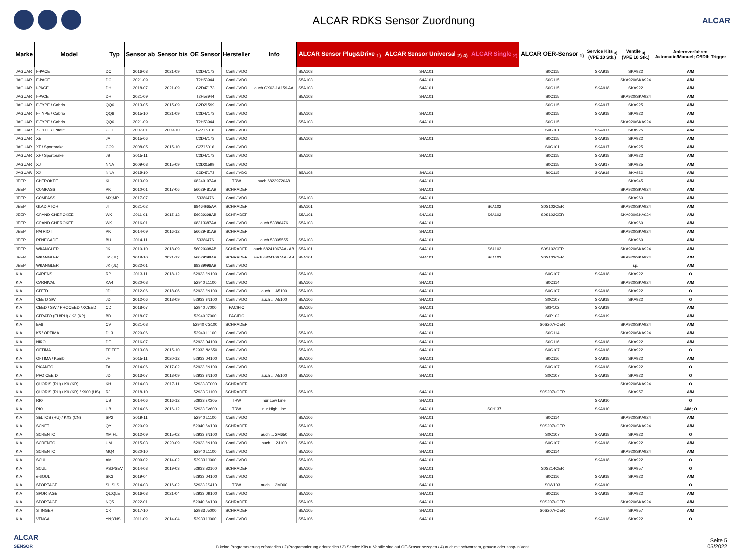ALCAR RDKS Sensor Zuordnung
ALCAR
| Marke | Model | Typ | Sensor ab | Sensor bis | OE Sensor | Hersteller | Info | ALCAR Sensor Plug&Drive <sub>1)</sub> | ALCAR Sensor Universal <sub>2) 4)</sub> | ALCAR Single <sub>2)</sub> | ALCAR OER-Sensor <sub>1)</sub> | Service Kits <sub>3)</sub> (VPE 10 Stk.) | Ventile <sub>3)</sub> (VPE 10 Stk.) | Anlernverfahren Automatic/Manuel; OBDII; Trigger |
| --- | --- | --- | --- | --- | --- | --- | --- | --- | --- | --- | --- | --- | --- | --- |
| JAGUAR | F-PACE | DC | 2016-03 | 2021-09 | C2D47173 | Conti / VDO | | S5A103 | S4A101 | | S0C115 | SKA918 | SKA922 | A/M |
| JAGUAR | F-PACE | DC | 2021-09 | | T2H53944 | Conti / VDO | | S5A103 | S4A101 | | S0C115 | | SKA920/SKA924 | A/M |
| JAGUAR | I-PACE | DH | 2018-07 | 2021-09 | C2D47173 | Conti / VDO | auch GX63-1A159-AA | S5A103 | S4A101 | | S0C115 | SKA918 | SKA922 | A/M |
| JAGUAR | I-PACE | DH | 2021-09 | | T2H53944 | Conti / VDO | | S5A103 | S4A101 | | S0C115 | | SKA920/SKA924 | A/M |
| JAGUAR | F-TYPE / Cabrio | QQ6 | 2013-05 | 2015-09 | C2D21599 | Conti / VDO | | | | | S0C115 | SKA917 | SKA925 | A/M |
| JAGUAR | F-TYPE / Cabrio | QQ6 | 2015-10 | 2021-09 | C2D47173 | Conti / VDO | | S5A103 | S4A101 | | S0C115 | SKA918 | SKA922 | A/M |
| JAGUAR | F-TYPE / Cabrio | QQ6 | 2021-09 | | T2H53944 | Conti / VDO | | S5A103 | S4A101 | | S0C115 | | SKA920/SKA924 | A/M |
| JAGUAR | X-TYPE / Estate | CF1 | 2007-01 | 2009-10 | C2Z15016 | Conti / VDO | | | | | S0C101 | SKA917 | SKA925 | A/M |
| JAGUAR | XE | JA | 2015-06 | | C2D47173 | Conti / VDO | | S5A103 | S4A101 | | S0C115 | SKA918 | SKA922 | A/M |
| JAGUAR | XF / Sportbrake | CC9 | 2008-05 | 2015-10 | C2Z15016 | Conti / VDO | | | | | S0C101 | SKA917 | SKA925 | A/M |
| JAGUAR | XF / Sportbrake | JB | 2015-11 | | C2D47173 | Conti / VDO | | S5A103 | S4A101 | | S0C115 | SKA918 | SKA922 | A/M |
| JAGUAR | XJ | NNA | 2009-08 | 2015-09 | C2D21599 | Conti / VDO | | | | | S0C115 | SKA917 | SKA925 | A/M |
| JAGUAR | XJ | NNA | 2015-10 | | C2D47173 | Conti / VDO | | S5A103 | S4A101 | | S0C115 | SKA918 | SKA922 | A/M |
| JEEP | CHEROKEE | KL | 2013-09 | | 68249197AA | TRW | auch 68239720AB | | S4A101 | | | | SKA945 | A/M |
| JEEP | COMPASS | PK | 2010-01 | 2017-06 | 56029481AB | SCHRADER | | | S4A101 | | | | SKA920/SKA924 | A/M |
| JEEP | COMPASS | MX;MP | 2017-07 | | 53386476 | Conti / VDO | | S5A103 | S4A101 | | | | SKA960 | A/M |
| JEEP | GLADIATOR | JT | 2021-02 | | 68464665AA | SCHRADER | | S5A101 | S4A101 | S6A102 | S0S102OER | | SKA920/SKA924 | A/M |
| JEEP | GRAND CHEROKEE | WK | 2011-01 | 2015-12 | 56029398AB | SCHRADER | | S5A101 | S4A101 | S6A102 | S0S102OER | | SKA920/SKA924 | A/M |
| JEEP | GRAND CHEROKEE | WK | 2016-01 | | 68313387AA | Conti / VDO | auch 53386476 | S5A103 | S4A101 | | | | SKA960 | A/M |
| JEEP | PATRIOT | PK | 2014-09 | 2016-12 | 56029481AB | SCHRADER | | | S4A101 | | | | SKA920/SKA924 | A/M |
| JEEP | RENEGADE | BU | 2014-11 | | 53386476 | Conti / VDO | auch 53305555 | S5A103 | S4A101 | | | | SKA960 | A/M |
| JEEP | WRANGLER | JK | 2010-10 | 2018-09 | 56029398AB | SCHRADER | auch 68241067AA / AB | S5A101 | S4A101 | S6A102 | S0S102OER | | SKA920/SKA924 | A/M |
| JEEP | WRANGLER | JK (JL) | 2018-10 | 2021-12 | 56029398AB | SCHRADER | auch 68241067AA / AB | S5A101 | S4A101 | S6A102 | S0S102OER | | SKA920/SKA924 | A/M |
| JEEP | WRANGLER | JK (JL) | 2022-01 | | 68339096AB | Conti / VDO | | | | | | | i.p. | A/M |
| KIA | CARENS | RP | 2013-11 | 2018-12 | 52933 3N100 | Conti / VDO | | S5A106 | S4A101 | | S0C107 | SKA918 | SKA922 | O |
| KIA | CARNIVAL | KA4 | 2020-08 | | 52940 L1100 | Conti / VDO | | S5A106 | S4A101 | | S0C114 | | SKA920/SKA924 | A/M |
| KIA | CEE´D | JD | 2012-06 | 2018-06 | 52933 3N100 | Conti / VDO | auch ... A5100 | S5A106 | S4A101 | | S0C107 | SKA918 | SKA922 | O |
| KIA | CEE´D SW | JD | 2012-06 | 2018-09 | 52933 3N100 | Conti / VDO | auch ... A5100 | S5A106 | S4A101 | | S0C107 | SKA918 | SKA922 | O |
| KIA | CEED / SW / PROCEED / XCEED | CD | 2018-07 | | 52940 J7000 | PACIFIC | | S5A105 | S4A101 | | S0P102 | SKA919 | | A/M |
| KIA | CERATO (EU/RU) / K3 (KR) | BD | 2018-07 | | 52940 J7000 | PACIFIC | | S5A105 | S4A101 | | S0P102 | SKA919 | | A/M |
| KIA | EV6 | CV | 2021-08 | | 52940 CG100 | SCHRADER | | | S4A101 | | S0S207/-OER | | SKA920/SKA924 | A/M |
| KIA | K5 / OPTIMA | DL3 | 2020-06 | | 52940 L1100 | Conti / VDO | | S5A106 | S4A101 | | S0C114 | | SKA920/SKA924 | A/M |
| KIA | NIRO | DE | 2016-07 | | 52933 D4100 | Conti / VDO | | S5A106 | S4A101 | | S0C116 | SKA918 | SKA922 | A/M |
| KIA | OPTIMA | TF;TFE | 2013-08 | 2015-10 | 52933 2M650 | Conti / VDO | | S5A106 | S4A101 | | S0C107 | SKA918 | SKA922 | O |
| KIA | OPTIMA / Kombi | JF | 2015-11 | 2020-12 | 52933 D4100 | Conti / VDO | | S5A106 | S4A101 | | S0C116 | SKA918 | SKA922 | A/M |
| KIA | PICANTO | TA | 2014-06 | 2017-02 | 52933 3N100 | Conti / VDO | | S5A106 | S4A101 | | S0C107 | SKA918 | SKA922 | O |
| KIA | PRO CEE´D | JD | 2013-07 | 2018-09 | 52933 3N100 | Conti / VDO | auch ... A5100 | S5A106 | S4A101 | | S0C107 | SKA918 | SKA922 | O |
| KIA | QUORIS (RU) / K9 (KR) | KH | 2014-03 | 2017-11 | 52933-3T000 | SCHRADER | | | | | | | SKA920/SKA924 | O |
| KIA | QUORIS (RU) / K9 (KR) / K900 (US) | RJ | 2018-10 | | 52933 C1100 | SCHRADER | | S5A105 | S4A101 | | S0S207/-OER | | SKA957 | A/M |
| KIA | RIO | UB | 2014-06 | 2016-12 | 52933 3X305 | TRW | nur Low Line | | S4A101 | | | SKA910 | | O |
| KIA | RIO | UB | 2014-06 | 2016-12 | 52933 3V600 | TRW | nur High Line | | S4A101 | S0H137 | | SKA910 | | A/M; O |
| KIA | SELTOS (RU) / KX3 (CN) | SP2 | 2019-11 | | 52940 L1100 | Conti / VDO | | S5A106 | S4A101 | | S0C114 | | SKA920/SKA924 | A/M |
| KIA | SONET | QY | 2020-09 | | 52940 BV100 | SCHRADER | | S5A105 | S4A101 | | S0S207/-OER | | SKA920/SKA924 | A/M |
| KIA | SORENTO | XM FL | 2012-09 | 2015-02 | 52933 3N100 | Conti / VDO | auch ... 2M650 | S5A106 | S4A101 | | S0C107 | SKA918 | SKA922 | O |
| KIA | SORENTO | UM | 2015-03 | 2020-09 | 52933 3N100 | Conti / VDO | auch ... 2J100 | S5A106 | S4A101 | | S0C107 | SKA918 | SKA922 | A/M |
| KIA | SORENTO | MQ4 | 2020-10 | | 52940 L1100 | Conti / VDO | | S5A106 | S4A101 | | S0C114 | | SKA920/SKA924 | A/M |
| KIA | SOUL | AM | 2009-02 | 2014-02 | 52933 1J000 | Conti / VDO | | S5A106 | S4A101 | | | SKA918 | SKA922 | O |
| KIA | SOUL | PS;PSEV | 2014-03 | 2019-03 | 52933 B2100 | SCHRADER | | S5A105 | S4A101 | | S0S214OER | | SKA957 | O |
| KIA | e-SOUL | SK3 | 2019-04 | | 52933 D4100 | Conti / VDO | | S5A106 | S4A101 | | S0C116 | SKA918 | SKA922 | A/M |
| KIA | SPORTAGE | SL;SLS | 2014-03 | 2016-02 | 52933 2S410 | TRW | auch ... 3M000 | | S4A101 | | S0W103 | SKA910 | | O |
| KIA | SPORTAGE | QL;QLE | 2016-03 | 2021-04 | 52933 D9100 | Conti / VDO | | S5A106 | S4A101 | | S0C116 | SKA918 | SKA922 | A/M |
| KIA | SPORTAGE | NQ5 | 2022-01 | | 52940 BV100 | SCHRADER | | S5A105 | S4A101 | | S0S207/-OER | | SKA920/SKA924 | A/M |
| KIA | STINGER | CK | 2017-10 | | 52933 J5000 | SCHRADER | | S5A105 | S4A101 | | S0S207/-OER | | SKA957 | A/M |
| KIA | VENGA | YN;YNS | 2011-09 | 2014-04 | 52933 1J000 | Conti / VDO | | S5A106 | S4A101 | | | SKA918 | SKA922 | O |
ALCAR
SENSOR
1) keine Programmierung erforderlich / 2) Programmierung erforderlich / 3) Service Kits u. Ventile sind auf OE-Sensor bezogen / 4) auch mit schwarzem, grauem oder snap-in Ventil
Seite 5
05/2022